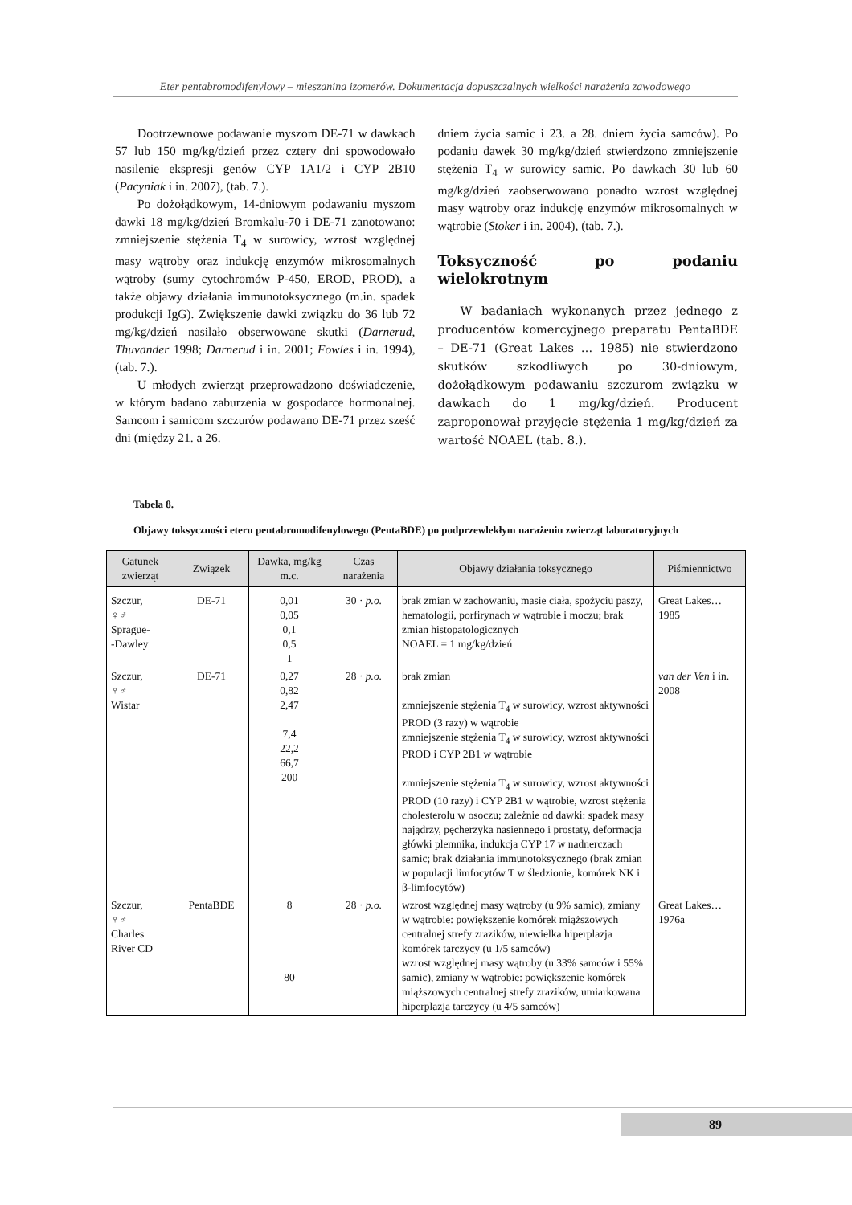Eter pentabromodifenylowy – mieszanina izomerów. Dokumentacja dopuszczalnych wielkości narażenia zawodowego
Dootrzewnowe podawanie myszom DE-71 w dawkach 57 lub 150 mg/kg/dzień przez cztery dni spowodowało nasilenie ekspresji genów CYP 1A1/2 i CYP 2B10 (Pacyniak i in. 2007), (tab. 7.).
Po dożołądkowym, 14-dniowym podawaniu myszom dawki 18 mg/kg/dzień Bromkalu-70 i DE-71 zanotowano: zmniejszenie stężenia T<sub>4</sub> w surowicy, wzrost względnej masy wątroby oraz indukcję enzymów mikrosomalnych wątroby (sumy cytochromów P-450, EROD, PROD), a także objawy działania immunotoksycznego (m.in. spadek produkcji IgG). Zwiększenie dawki związku do 36 lub 72 mg/kg/dzień nasilało obserwowane skutki (Darnerud, Thuvander 1998; Darnerud i in. 2001; Fowles i in. 1994), (tab. 7.).
U młodych zwierząt przeprowadzono doświadczenie, w którym badano zaburzenia w gospodarce hormonalnej. Samcom i samicom szczurów podawano DE-71 przez sześć dni (między 21. a 26.
dniem życia samic i 23. a 28. dniem życia samców). Po podaniu dawek 30 mg/kg/dzień stwierdzono zmniejszenie stężenia T<sub>4</sub> w surowicy samic. Po dawkach 30 lub 60 mg/kg/dzień zaobserwowano ponadto wzrost względnej masy wątroby oraz indukcję enzymów mikrosomalnych w wątrobie (Stoker i in. 2004), (tab. 7.).
Toksyczność po podaniu wielokrotnym
W badaniach wykonanych przez jednego z producentów komercyjnego preparatu PentaBDE – DE-71 (Great Lakes … 1985) nie stwierdzono skutków szkodliwych po 30-dniowym, dożołądkowym podawaniu szczurom związku w dawkach do 1 mg/kg/dzień. Producent zaproponował przyjęcie stężenia 1 mg/kg/dzień za wartość NOAEL (tab. 8.).
Tabela 8.
Objawy toksyczności eteru pentabromodifenylowego (PentaBDE) po podprzewlekłym narażeniu zwierząt laboratoryjnych
| Gatunek zwierząt | Związek | Dawka, mg/kg m.c. | Czas narażenia | Objawy działania toksycznego | Piśmiennictwo |
| --- | --- | --- | --- | --- | --- |
| Szczur, ♀♂ Sprague- -Dawley | DE-71 | 0,01 0,05 0,1 0,5 1 | 30 · p.o. | brak zmian w zachowaniu, masie ciała, spożyciu paszy, hematologii, porfirynach w wątrobie i moczu; brak zmian histopatologicznych NOAEL = 1 mg/kg/dzień | Great Lakes… 1985 |
| Szczur, ♀♂ Wistar | DE-71 | 0,27 0,82 2,47 7,4 22,2 66,7 200 | 28 · p.o. | brak zmian zmniejszenie stężenia T<sub>4</sub> w surowicy, wzrost aktywności PROD (3 razy) w wątrobie zmniejszenie stężenia T<sub>4</sub> w surowicy, wzrost aktywności PROD i CYP 2B1 w wątrobie zmniejszenie stężenia T<sub>4</sub> w surowicy, wzrost aktywności PROD (10 razy) i CYP 2B1 w wątrobie, wzrost stężenia cholesterolu w osoczu; zależnie od dawki: spadek masy najądrzy, pęcherzyka nasiennego i prostaty, deformacja główki plemnika, indukcja CYP 17 w nadnerczach samic; brak działania immunotoksycznego (brak zmian w populacji limfocytów T w śledzionie, komórek NK i β-limfocytów) | van der Ven i in. 2008 |
| Szczur, ♀♂ Charles River CD | PentaBDE | 8 80 | 28 · p.o. | wzrost względnej masy wątroby (u 9% samic), zmiany w wątrobie: powiększenie komórek miąższowych centralnej strefy zrazików, niewielka hiperplazja komórek tarczycy (u 1/5 samców) wzrost względnej masy wątroby (u 33% samców i 55% samic), zmiany w wątrobie: powiększenie komórek miąższowych centralnej strefy zrazików, umiarkowana hiperplazja tarczycy (u 4/5 samców) | Great Lakes… 1976a |
89